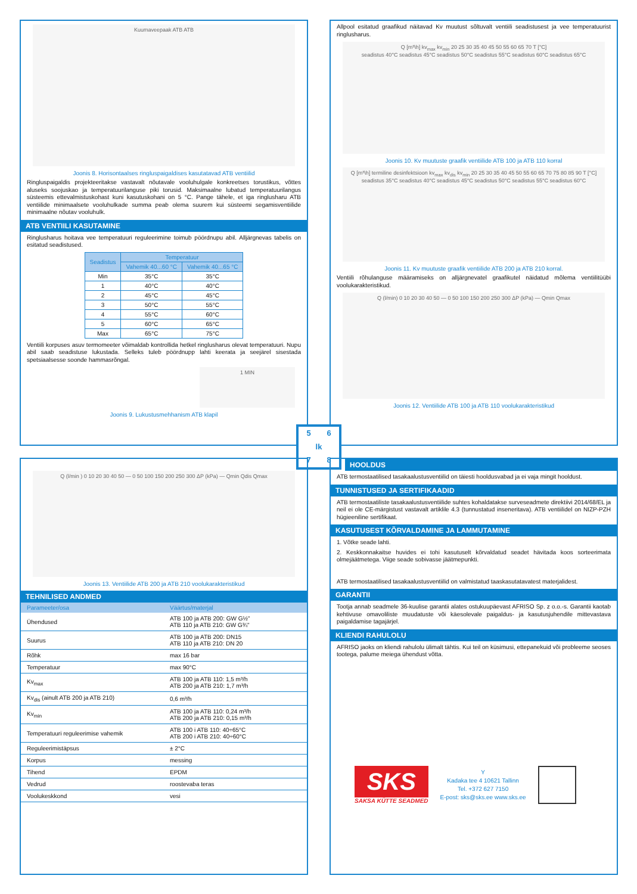Kuumaveepaak ATB ATB
Joonis 8. Horisontaalses ringluspaigaldises kasutatavad ATB ventiilid
Ringluspaigaldis projekteeritakse vastavalt nõutavale vooluhulgale konkreetses torustikus, võttes aluseks soojuskao ja temperatuurilanguse piki torusid. Maksimaalne lubatud temperatuurilangus süsteemis ettevalmistuskohast kuni kasutuskohani on 5 °C. Pange tähele, et iga ringlusharu ATB ventiilide minimaalsete vooluhulkade summa peab olema suurem kui süsteemi segamisventiilide minimaalne nõutav vooluhulk.
ATB VENTIILI KASUTAMINE
Ringlusharus hoitava vee temperatuuri reguleerimine toimub pöördnupu abil. Alljärgnevas tabelis on esitatud seadistused.
| Seadistus | Temperatuur | |
| --- | --- | --- |
| | Vahemik 40...60 °C | Vahemik 40...65 °C |
| Min | 35°C | 35°C |
| 1 | 40°C | 40°C |
| 2 | 45°C | 45°C |
| 3 | 50°C | 55°C |
| 4 | 55°C | 60°C |
| 5 | 60°C | 65°C |
| Max | 65°C | 75°C |
Ventiili korpuses asuv termomeeter võimaldab kontrollida hetkel ringlusharus olevat temperatuuri. Nupu abil saab seadistuse lukustada. Selleks tuleb pöördnupp lahti keerata ja seejärel sisestada spetsiaalsesse soonde hammasrõngal.
1 MIN
Joonis 9. Lukustusmehhanism ATB klapil
Allpool esitatud graafikud näitavad Kv muutust sõltuvalt ventiili seadistusest ja vee temperatuurist ringlusharus.
Q [m³\h] kv<sub>max</sub> kv<sub>min</sub> 20 25 30 35 40 45 50 55 60 65 70 T [°C]
seadistus 40°C seadistus 45°C seadistus 50°C seadistus 55°C seadistus 60°C seadistus 65°C
Joonis 10. Kv muutuste graafik ventiilide ATB 100 ja ATB 110 korral
Q [m³\h] termiline desinfektsioon kv<sub>max</sub> kv<sub>dis</sub> kv<sub>min</sub> 20 25 30 35 40 45 50 55 60 65 70 75 80 85 90 T [°C]
seadistus 35°C seadistus 40°C seadistus 45°C seadistus 50°C seadistus 55°C seadistus 60°C
Joonis 11. Kv muutuste graafik ventiilide ATB 200 ja ATB 210 korral.
Ventiili rõhulanguse määramiseks on alljärgnevatel graafikutel näidatud mõlema ventiilitüübi voolukarakteristikud.
Q (l/min) 0 10 20 30 40 50 — 0 50 100 150 200 250 300 ΔP (kPa) — Qmin Qmax
Joonis 12. Ventiilide ATB 100 ja ATB 110 voolukarakteristikud
5 6 lk 7 8
Q (l/min ) 0 10 20 30 40 50 — 0 50 100 150 200 250 300 ΔP (kPa) — Qmin Qdis Qmax
Joonis 13. Ventiilide ATB 200 ja ATB 210 voolukarakteristikud
TEHNILISED ANDMED
| Parameeter/osa | Väärtus/materjal |
| --- | --- |
| Ühendused | ATB 100 ja ATB 200: GW G½" ATB 110 ja ATB 210: GW G¾" |
| Suurus | ATB 100 ja ATB 200: DN15 ATB 110 ja ATB 210: DN 20 |
| Rõhk | max 16 bar |
| Temperatuur | max 90°C |
| Kv<sub>max</sub> | ATB 100 ja ATB 110: 1,5 m³/h ATB 200 ja ATB 210: 1,7 m³/h |
| Kv<sub>dis</sub> (ainult ATB 200 ja ATB 210) | 0,6 m³/h |
| Kv<sub>min</sub> | ATB 100 ja ATB 110: 0,24 m³/h ATB 200 ja ATB 210: 0,15 m³/h |
| Temperatuuri reguleerimise vahemik | ATB 100 i ATB 110: 40÷65°C ATB 200 i ATB 210: 40÷60°C |
| Reguleerimistäpsus | ± 2°C |
| Korpus | messing |
| Tihend | EPDM |
| Vedrud | roostevaba teras |
| Voolukeskkond | vesi |
HOOLDUS
ATB termostaatilised tasakaalustusventiilid on täiesti hooldusvabad ja ei vaja mingit hooldust.
TUNNISTUSED JA SERTIFIKAADID
ATB termostaatiliste tasakaalustusventiilide suhtes kohaldatakse surveseadmete direktiivi 2014/68/EL ja neil ei ole CE-märgistust vastavalt artiklile 4.3 (tunnustatud inseneritava). ATB ventiilidel on NIZP-PZH hügieeniline sertifikaat.
KASUTUSEST KÕRVALDAMINE JA LAMMUTAMINE
1. Võtke seade lahti.
2. Keskkonnakaitse huvides ei tohi kasutuselt kõrvaldatud seadet hävitada koos sorteerimata olmejäätmetega. Viige seade sobivasse jäätmepunkti.
ATB termostaatilised tasakaalustusventiilid on valmistatud taaskasutatavatest materjalidest.
GARANTII
Tootja annab seadmele 36-kuulise garantii alates ostukuupäevast AFRISO Sp. z o.o.-s. Garantii kaotab kehtivuse omavoliliste muudatuste või käesolevale paigaldus- ja kasutusjuhendile mittevastava paigaldamise tagajärjel.
KLIENDI RAHULOLU
AFRISO jaoks on kliendi rahulolu ülimalt tähtis. Kui teil on küsimusi, ettepanekuid või probleeme seoses tootega, palume meiega ühendust võtta.
SKS
SAKSA KÜTTE SEADMED
Y
Kadaka tee 4 10621 Tallinn
Tel. +372 627 7150
E-post: sks@sks.ee www.sks.ee